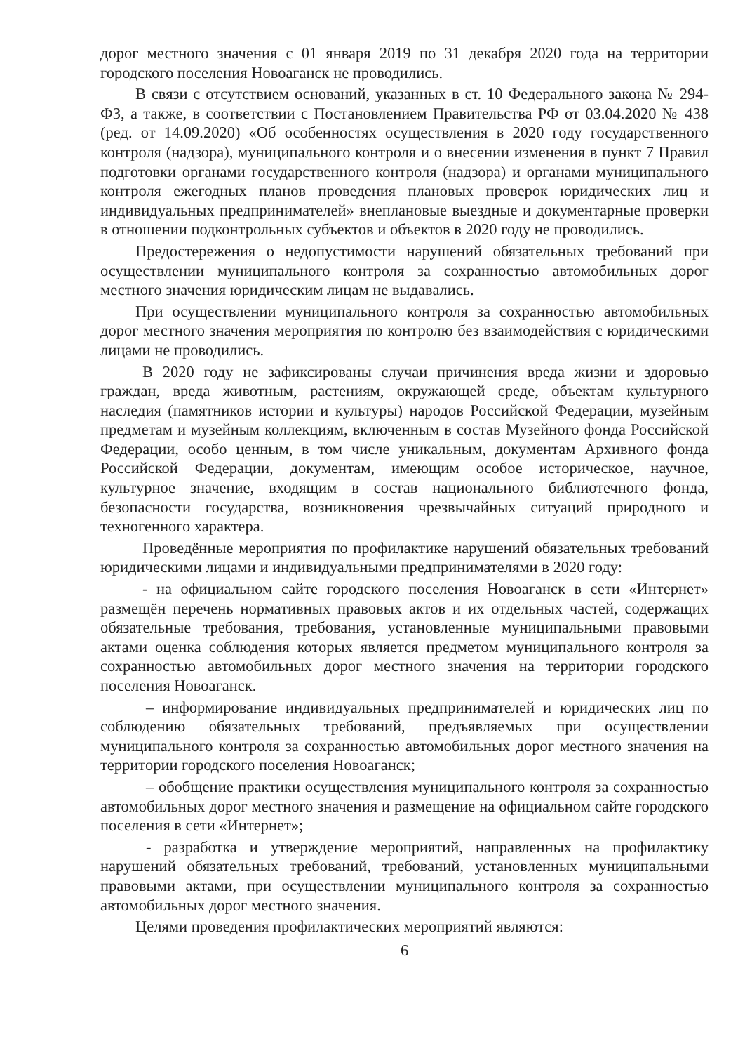дорог местного значения с 01 января 2019 по 31 декабря 2020 года на территории городского поселения Новоаганск не проводились.
В связи с отсутствием оснований, указанных в ст. 10 Федерального закона № 294-ФЗ, а также, в соответствии с Постановлением Правительства РФ от 03.04.2020 № 438 (ред. от 14.09.2020) «Об особенностях осуществления в 2020 году государственного контроля (надзора), муниципального контроля и о внесении изменения в пункт 7 Правил подготовки органами государственного контроля (надзора) и органами муниципального контроля ежегодных планов проведения плановых проверок юридических лиц и индивидуальных предпринимателей» внеплановые выездные и документарные проверки в отношении подконтрольных субъектов и объектов в 2020 году не проводились.
Предостережения о недопустимости нарушений обязательных требований при осуществлении муниципального контроля за сохранностью автомобильных дорог местного значения юридическим лицам не выдавались.
При осуществлении муниципального контроля за сохранностью автомобильных дорог местного значения мероприятия по контролю без взаимодействия с юридическими лицами не проводились.
В 2020 году не зафиксированы случаи причинения вреда жизни и здоровью граждан, вреда животным, растениям, окружающей среде, объектам культурного наследия (памятников истории и культуры) народов Российской Федерации, музейным предметам и музейным коллекциям, включенным в состав Музейного фонда Российской Федерации, особо ценным, в том числе уникальным, документам Архивного фонда Российской Федерации, документам, имеющим особое историческое, научное, культурное значение, входящим в состав национального библиотечного фонда, безопасности государства, возникновения чрезвычайных ситуаций природного и техногенного характера.
Проведённые мероприятия по профилактике нарушений обязательных требований юридическими лицами и индивидуальными предпринимателями в 2020 году:
- на официальном сайте городского поселения Новоаганск в сети «Интернет» размещён перечень нормативных правовых актов и их отдельных частей, содержащих обязательные требования, требования, установленные муниципальными правовыми актами оценка соблюдения которых является предметом муниципального контроля за сохранностью автомобильных дорог местного значения на территории городского поселения Новоаганск.
– информирование индивидуальных предпринимателей и юридических лиц по соблюдению обязательных требований, предъявляемых при осуществлении муниципального контроля за сохранностью автомобильных дорог местного значения на территории городского поселения Новоаганск;
– обобщение практики осуществления муниципального контроля за сохранностью автомобильных дорог местного значения и размещение на официальном сайте городского поселения в сети «Интернет»;
- разработка и утверждение мероприятий, направленных на профилактику нарушений обязательных требований, требований, установленных муниципальными правовыми актами, при осуществлении муниципального контроля за сохранностью автомобильных дорог местного значения.
Целями проведения профилактических мероприятий являются:
6